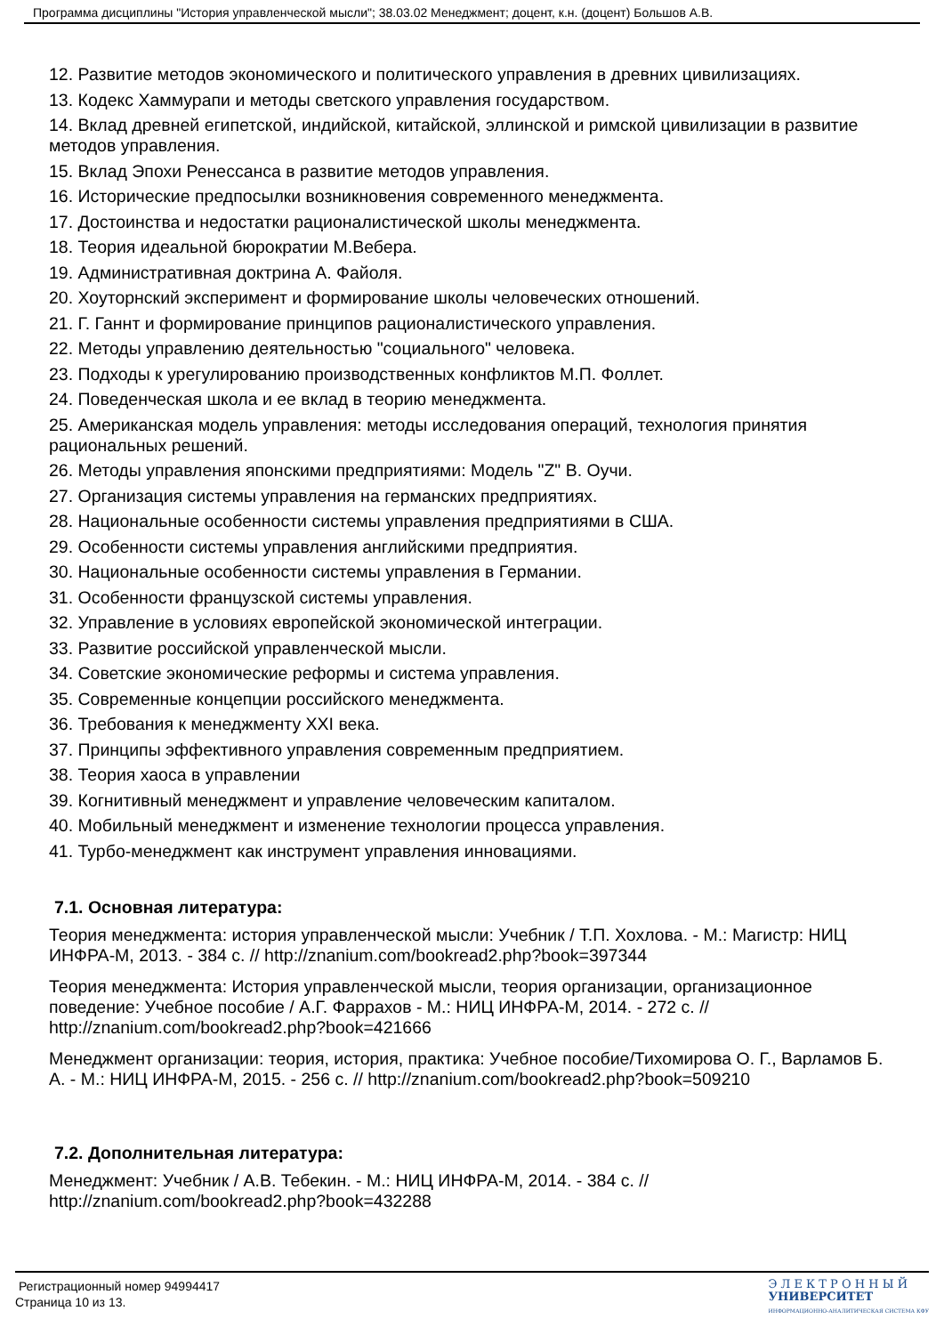Программа дисциплины "История управленческой мысли"; 38.03.02 Менеджмент; доцент, к.н. (доцент) Большов А.В.
12. Развитие методов экономического и политического управления в древних цивилизациях.
13. Кодекс Хаммурапи и методы светского управления государством.
14. Вклад древней египетской, индийской, китайской, эллинской и римской цивилизации в развитие методов управления.
15. Вклад Эпохи Ренессанса в развитие методов управления.
16. Исторические предпосылки возникновения современного менеджмента.
17. Достоинства и недостатки рационалистической школы менеджмента.
18. Теория идеальной бюрократии М.Вебера.
19. Административная доктрина А. Файоля.
20. Хоуторнский эксперимент и формирование школы человеческих отношений.
21. Г. Ганнт и формирование принципов рационалистического управления.
22. Методы управлению деятельностью "социального" человека.
23. Подходы к урегулированию производственных конфликтов М.П. Фоллет.
24. Поведенческая школа и ее вклад в теорию менеджмента.
25. Американская модель управления: методы исследования операций, технология принятия рациональных решений.
26. Методы управления японскими предприятиями: Модель "Z" В. Оучи.
27. Организация системы управления на германских предприятиях.
28. Национальные особенности системы управления предприятиями в США.
29. Особенности системы управления английскими предприятия.
30. Национальные особенности системы управления в Германии.
31. Особенности французской системы управления.
32. Управление в условиях европейской экономической интеграции.
33. Развитие российской управленческой мысли.
34. Советские экономические реформы и система управления.
35. Современные концепции российского менеджмента.
36. Требования к менеджменту XXI века.
37. Принципы эффективного управления современным предприятием.
38. Теория хаоса в управлении
39. Когнитивный менеджмент и управление человеческим капиталом.
40. Мобильный менеджмент и изменение технологии процесса управления.
41. Турбо-менеджмент как инструмент управления инновациями.
7.1. Основная литература:
Теория менеджмента: история управленческой мысли: Учебник / Т.П. Хохлова. - М.: Магистр: НИЦ ИНФРА-М, 2013. - 384 с. // http://znanium.com/bookread2.php?book=397344
Теория менеджмента: История управленческой мысли, теория организации, организационное поведение: Учебное пособие / А.Г. Фаррахов - М.: НИЦ ИНФРА-М, 2014. - 272 с. // http://znanium.com/bookread2.php?book=421666
Менеджмент организации: теория, история, практика: Учебное пособие/Тихомирова О. Г., Варламов Б. А. - М.: НИЦ ИНФРА-М, 2015. - 256 с. // http://znanium.com/bookread2.php?book=509210
7.2. Дополнительная литература:
Менеджмент: Учебник / А.В. Тебекин. - М.: НИЦ ИНФРА-М, 2014. - 384 с. // http://znanium.com/bookread2.php?book=432288
Регистрационный номер 94994417
Страница 10 из 13.
Э Л Е К Т Р О Н Н Ы Й
УНИВЕРСИТЕТ
ИНФОРМАЦИОННО-АНАЛИТИЧЕСКАЯ СИСТЕМА КФУ